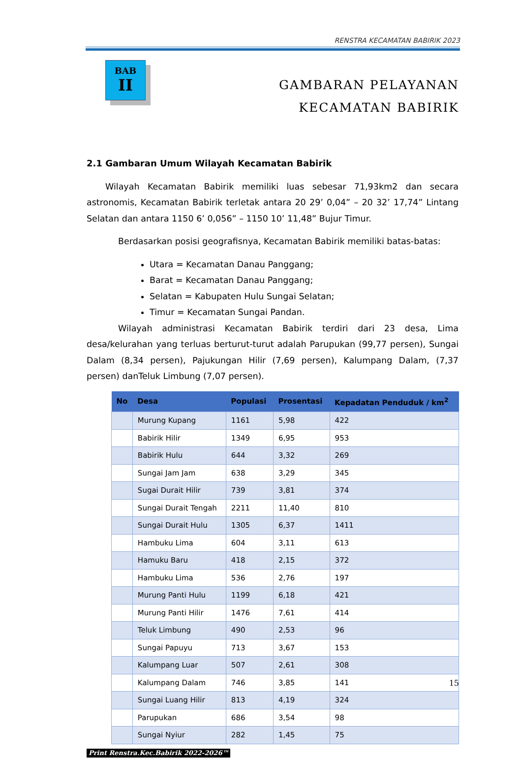RENSTRA KECAMATAN BABIRIK 2023
BAB
II
GAMBARAN PELAYANAN
KECAMATAN BABIRIK
2.1 Gambaran Umum Wilayah Kecamatan Babirik
Wilayah Kecamatan Babirik memiliki luas sebesar 71,93km2 dan secara astronomis, Kecamatan Babirik terletak antara 20 29’ 0,04” – 20 32’ 17,74” Lintang Selatan dan antara 1150 6’ 0,056” – 1150 10’ 11,48” Bujur Timur.
Berdasarkan posisi geografisnya, Kecamatan Babirik memiliki batas-batas:
Utara = Kecamatan Danau Panggang;
Barat = Kecamatan Danau Panggang;
Selatan = Kabupaten Hulu Sungai Selatan;
Timur = Kecamatan Sungai Pandan.
Wilayah administrasi Kecamatan Babirik terdiri dari 23 desa, Lima desa/kelurahan yang terluas berturut-turut adalah Parupukan (99,77 persen), Sungai Dalam (8,34 persen), Pajukungan Hilir (7,69 persen), Kalumpang Dalam, (7,37 persen) danTeluk Limbung (7,07 persen).
| No | Desa | Populasi | Prosentasi | Kepadatan Penduduk / km<sup>2</sup> |
| --- | --- | --- | --- | --- |
| | Murung Kupang | 1161 | 5,98 | 422 |
| | Babirik Hilir | 1349 | 6,95 | 953 |
| | Babirik Hulu | 644 | 3,32 | 269 |
| | Sungai Jam Jam | 638 | 3,29 | 345 |
| | Sugai Durait Hilir | 739 | 3,81 | 374 |
| | Sungai Durait Tengah | 2211 | 11,40 | 810 |
| | Sungai Durait Hulu | 1305 | 6,37 | 1411 |
| | Hambuku Lima | 604 | 3,11 | 613 |
| | Hamuku Baru | 418 | 2,15 | 372 |
| | Hambuku Lima | 536 | 2,76 | 197 |
| | Murung Panti Hulu | 1199 | 6,18 | 421 |
| | Murung Panti Hilir | 1476 | 7,61 | 414 |
| | Teluk Limbung | 490 | 2,53 | 96 |
| | Sungai Papuyu | 713 | 3,67 | 153 |
| | Kalumpang Luar | 507 | 2,61 | 308 |
| | Kalumpang Dalam | 746 | 3,85 | 141 |
| | Sungai Luang Hilir | 813 | 4,19 | 324 |
| | Parupukan | 686 | 3,54 | 98 |
| | Sungai Nyiur | 282 | 1,45 | 75 |
Print Renstra.Kec.Babirik 2022-2026™
15